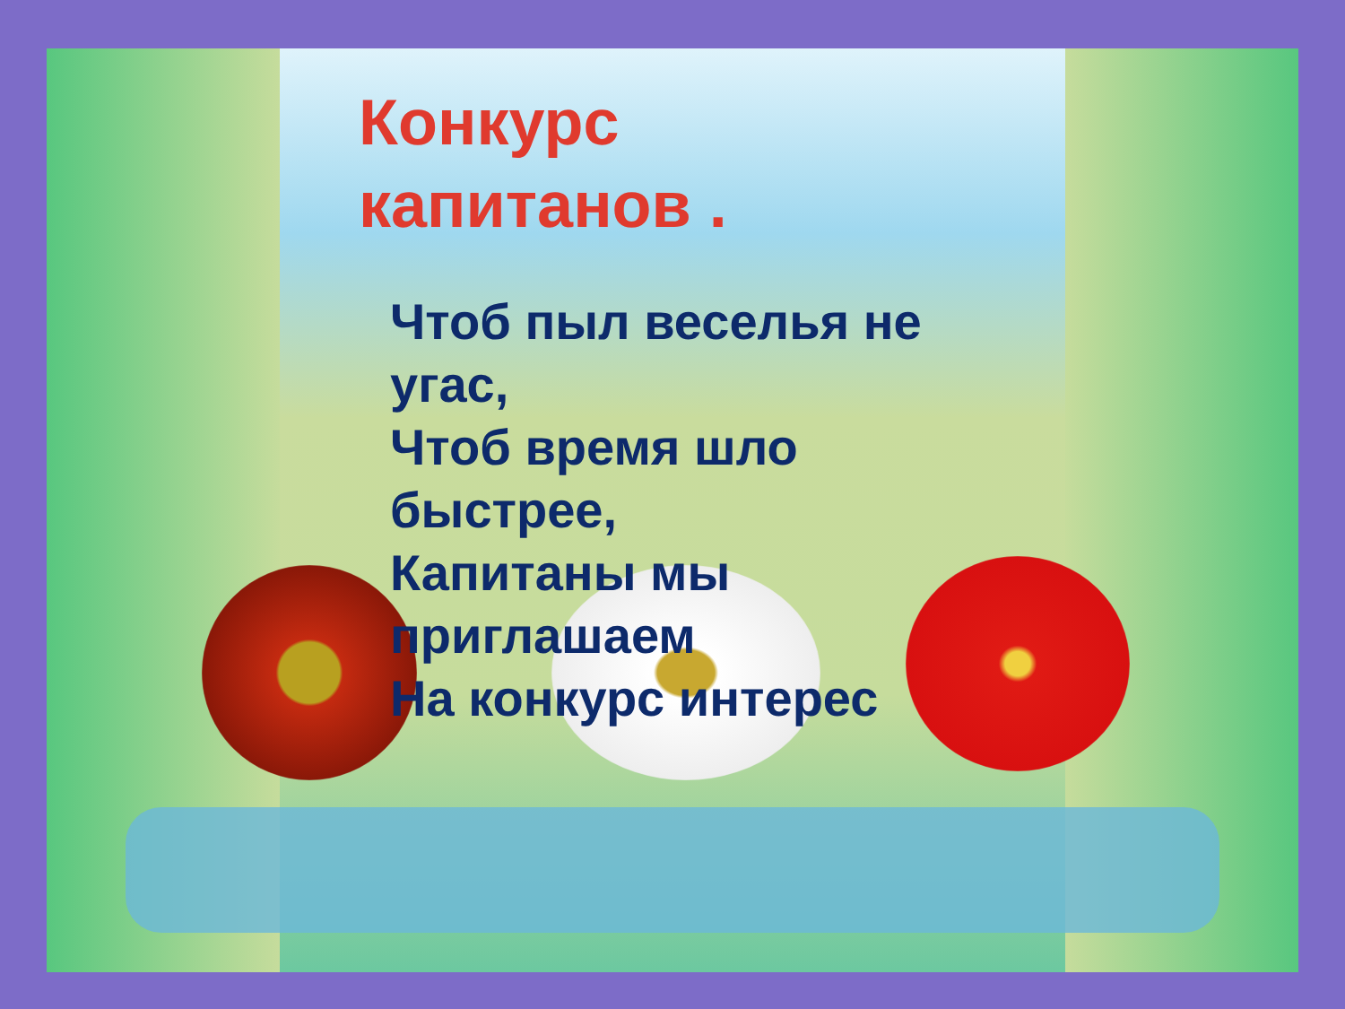Конкурс
капитанов .
Чтоб пыл веселья не угас,
Чтоб время шло быстрее,
Капитаны мы
приглашаем
На конкурс интерес